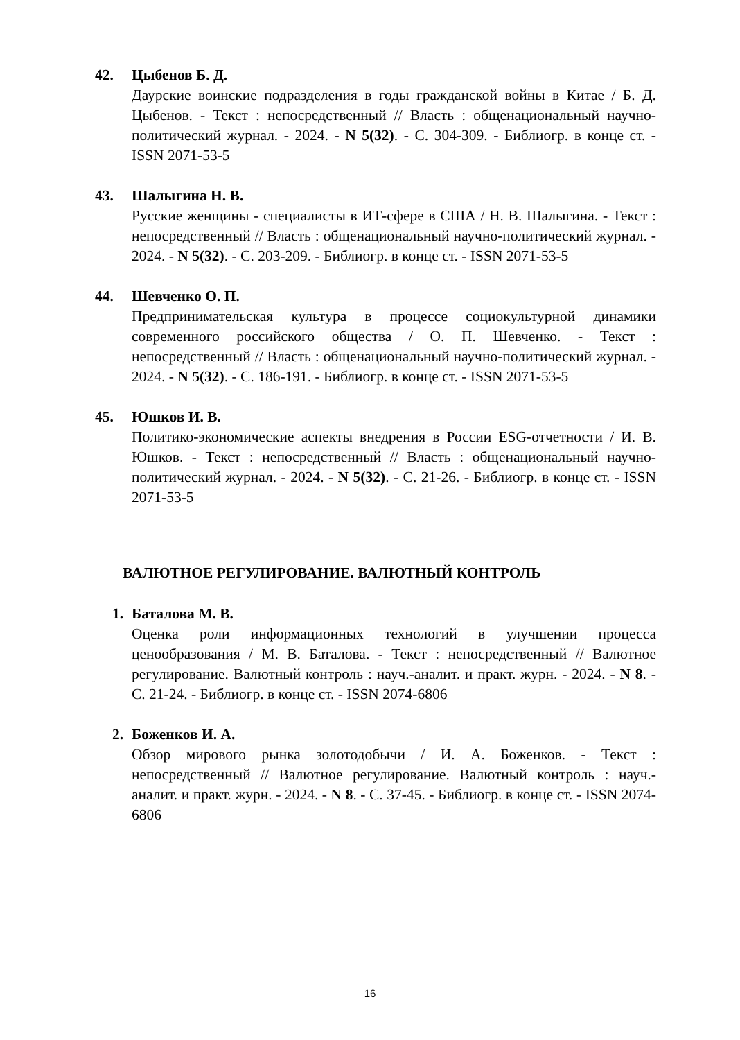42. Цыбенов Б. Д.
Даурские воинские подразделения в годы гражданской войны в Китае / Б. Д. Цыбенов. - Текст : непосредственный // Власть : общенациональный научно-политический журнал. - 2024. - N 5(32). - С. 304-309. - Библиогр. в конце ст. - ISSN 2071-53-5
43. Шалыгина Н. В.
Русские женщины - специалисты в ИТ-сфере в США / Н. В. Шалыгина. - Текст : непосредственный // Власть : общенациональный научно-политический журнал. - 2024. - N 5(32). - С. 203-209. - Библиогр. в конце ст. - ISSN 2071-53-5
44. Шевченко О. П.
Предпринимательская культура в процессе социокультурной динамики современного российского общества / О. П. Шевченко. - Текст : непосредственный // Власть : общенациональный научно-политический журнал. - 2024. - N 5(32). - С. 186-191. - Библиогр. в конце ст. - ISSN 2071-53-5
45. Юшков И. В.
Политико-экономические аспекты внедрения в России ESG-отчетности / И. В. Юшков. - Текст : непосредственный // Власть : общенациональный научно-политический журнал. - 2024. - N 5(32). - С. 21-26. - Библиогр. в конце ст. - ISSN 2071-53-5
ВАЛЮТНОЕ РЕГУЛИРОВАНИЕ. ВАЛЮТНЫЙ КОНТРОЛЬ
1. Баталова М. В.
Оценка роли информационных технологий в улучшении процесса ценообразования / М. В. Баталова. - Текст : непосредственный // Валютное регулирование. Валютный контроль : науч.-аналит. и практ. журн. - 2024. - N 8. - С. 21-24. - Библиогр. в конце ст. - ISSN 2074-6806
2. Боженков И. А.
Обзор мирового рынка золотодобычи / И. А. Боженков. - Текст : непосредственный // Валютное регулирование. Валютный контроль : науч.-аналит. и практ. журн. - 2024. - N 8. - С. 37-45. - Библиогр. в конце ст. - ISSN 2074-6806
16